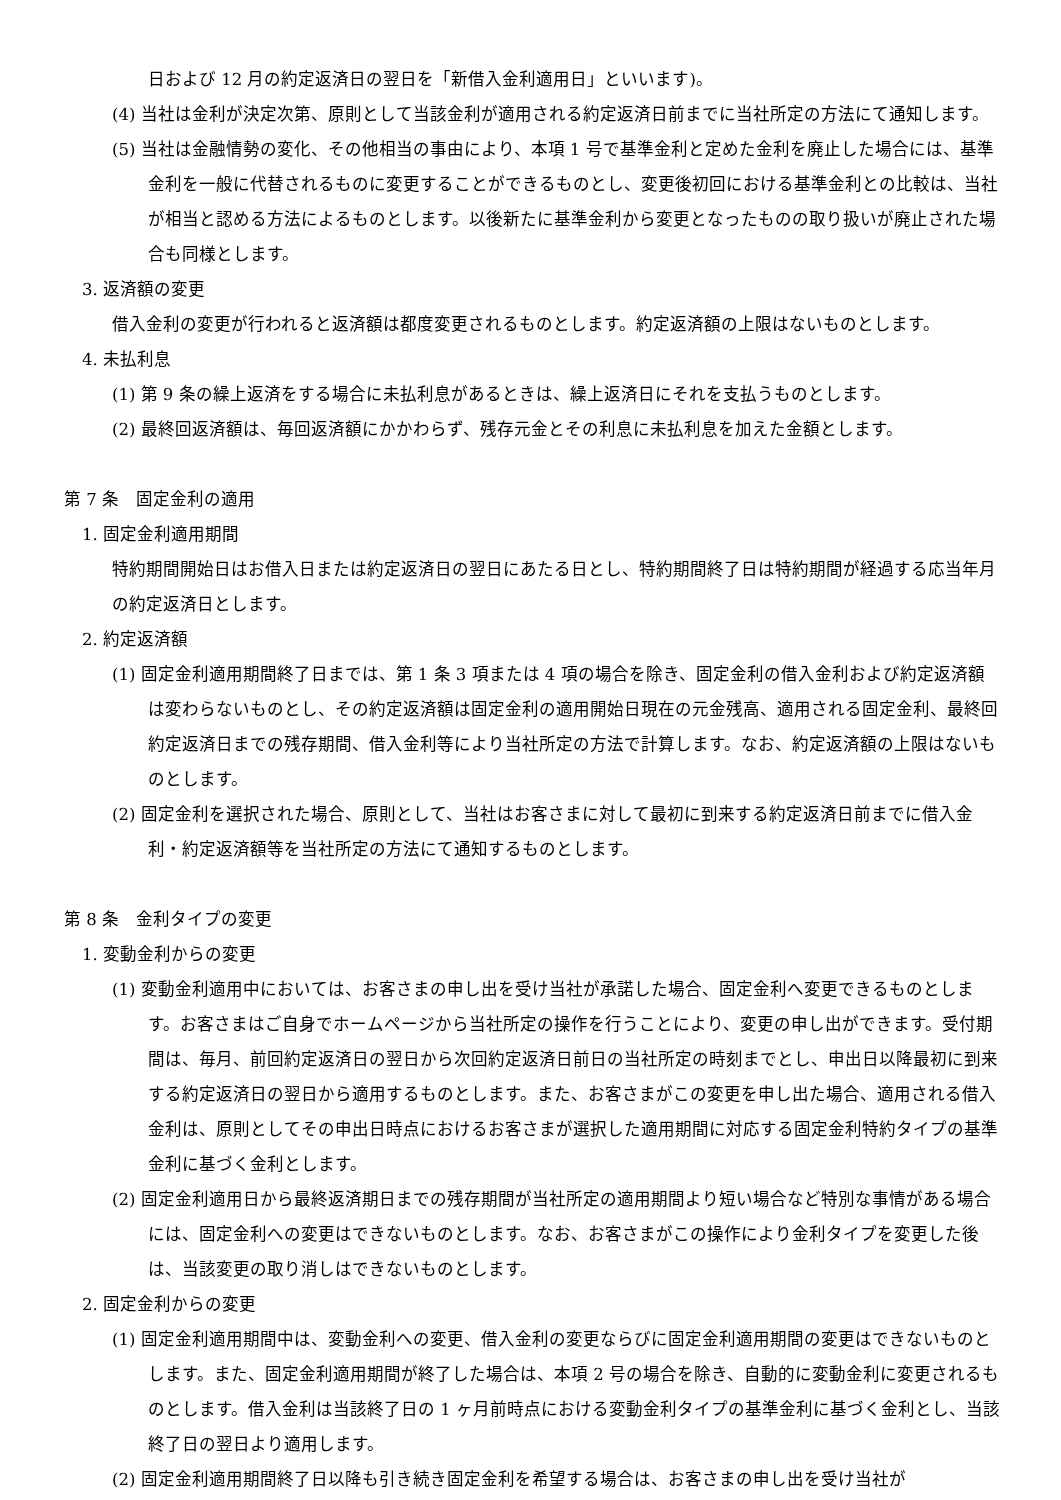日および 12 月の約定返済日の翌日を「新借入金利適用日」といいます)。
(4) 当社は金利が決定次第、原則として当該金利が適用される約定返済日前までに当社所定の方法にて通知します。
(5) 当社は金融情勢の変化、その他相当の事由により、本項 1 号で基準金利と定めた金利を廃止した場合には、基準金利を一般に代替されるものに変更することができるものとし、変更後初回における基準金利との比較は、当社が相当と認める方法によるものとします。以後新たに基準金利から変更となったものの取り扱いが廃止された場合も同様とします。
3. 返済額の変更
借入金利の変更が行われると返済額は都度変更されるものとします。約定返済額の上限はないものとします。
4. 未払利息
(1) 第 9 条の繰上返済をする場合に未払利息があるときは、繰上返済日にそれを支払うものとします。
(2) 最終回返済額は、毎回返済額にかかわらず、残存元金とその利息に未払利息を加えた金額とします。
第 7 条　固定金利の適用
1. 固定金利適用期間
特約期間開始日はお借入日または約定返済日の翌日にあたる日とし、特約期間終了日は特約期間が経過する応当年月の約定返済日とします。
2. 約定返済額
(1) 固定金利適用期間終了日までは、第 1 条 3 項または 4 項の場合を除き、固定金利の借入金利および約定返済額は変わらないものとし、その約定返済額は固定金利の適用開始日現在の元金残高、適用される固定金利、最終回約定返済日までの残存期間、借入金利等により当社所定の方法で計算します。なお、約定返済額の上限はないものとします。
(2) 固定金利を選択された場合、原則として、当社はお客さまに対して最初に到来する約定返済日前までに借入金利・約定返済額等を当社所定の方法にて通知するものとします。
第 8 条　金利タイプの変更
1. 変動金利からの変更
(1) 変動金利適用中においては、お客さまの申し出を受け当社が承諾した場合、固定金利へ変更できるものとします。お客さまはご自身でホームページから当社所定の操作を行うことにより、変更の申し出ができます。受付期間は、毎月、前回約定返済日の翌日から次回約定返済日前日の当社所定の時刻までとし、申出日以降最初に到来する約定返済日の翌日から適用するものとします。また、お客さまがこの変更を申し出た場合、適用される借入金利は、原則としてその申出日時点におけるお客さまが選択した適用期間に対応する固定金利特約タイプの基準金利に基づく金利とします。
(2) 固定金利適用日から最終返済期日までの残存期間が当社所定の適用期間より短い場合など特別な事情がある場合には、固定金利への変更はできないものとします。なお、お客さまがこの操作により金利タイプを変更した後は、当該変更の取り消しはできないものとします。
2. 固定金利からの変更
(1) 固定金利適用期間中は、変動金利への変更、借入金利の変更ならびに固定金利適用期間の変更はできないものとします。また、固定金利適用期間が終了した場合は、本項 2 号の場合を除き、自動的に変動金利に変更されるものとします。借入金利は当該終了日の 1 ヶ月前時点における変動金利タイプの基準金利に基づく金利とし、当該終了日の翌日より適用します。
(2) 固定金利適用期間終了日以降も引き続き固定金利を希望する場合は、お客さまの申し出を受け当社が